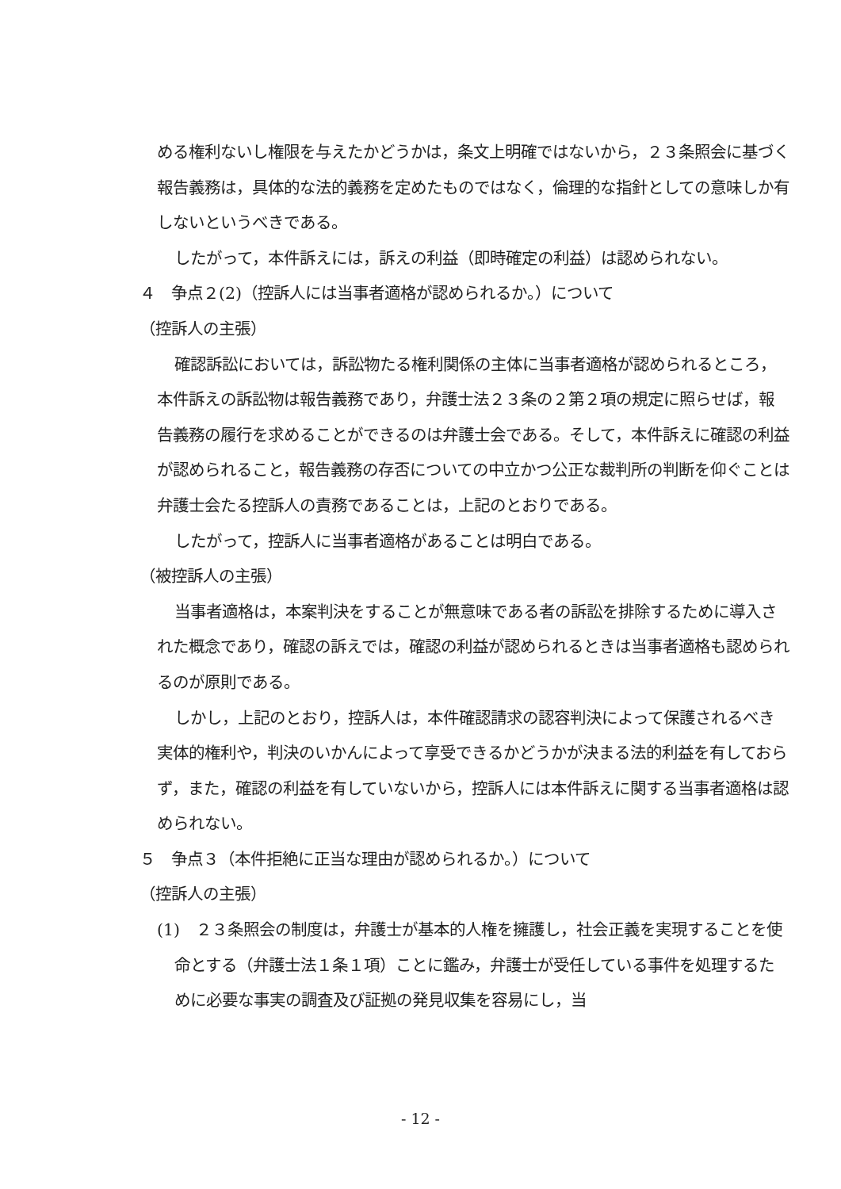める権利ないし権限を与えたかどうかは，条文上明確ではないから，２３条照会に基づく報告義務は，具体的な法的義務を定めたものではなく，倫理的な指針としての意味しか有しないというべきである。
したがって，本件訴えには，訴えの利益（即時確定の利益）は認められない。
４　争点２(2)（控訴人には当事者適格が認められるか。）について
（控訴人の主張）
確認訴訟においては，訴訟物たる権利関係の主体に当事者適格が認められるところ，本件訴えの訴訟物は報告義務であり，弁護士法２３条の２第２項の規定に照らせば，報告義務の履行を求めることができるのは弁護士会である。そして，本件訴えに確認の利益が認められること，報告義務の存否についての中立かつ公正な裁判所の判断を仰ぐことは弁護士会たる控訴人の責務であることは，上記のとおりである。
したがって，控訴人に当事者適格があることは明白である。
（被控訴人の主張）
当事者適格は，本案判決をすることが無意味である者の訴訟を排除するために導入された概念であり，確認の訴えでは，確認の利益が認められるときは当事者適格も認められるのが原則である。
しかし，上記のとおり，控訴人は，本件確認請求の認容判決によって保護されるべき実体的権利や，判決のいかんによって享受できるかどうかが決まる法的利益を有しておらず，また，確認の利益を有していないから，控訴人には本件訴えに関する当事者適格は認められない。
５　争点３（本件拒絶に正当な理由が認められるか。）について
（控訴人の主張）
(1)　２３条照会の制度は，弁護士が基本的人権を擁護し，社会正義を実現することを使命とする（弁護士法１条１項）ことに鑑み，弁護士が受任している事件を処理するために必要な事実の調査及び証拠の発見収集を容易にし，当
- 12 -